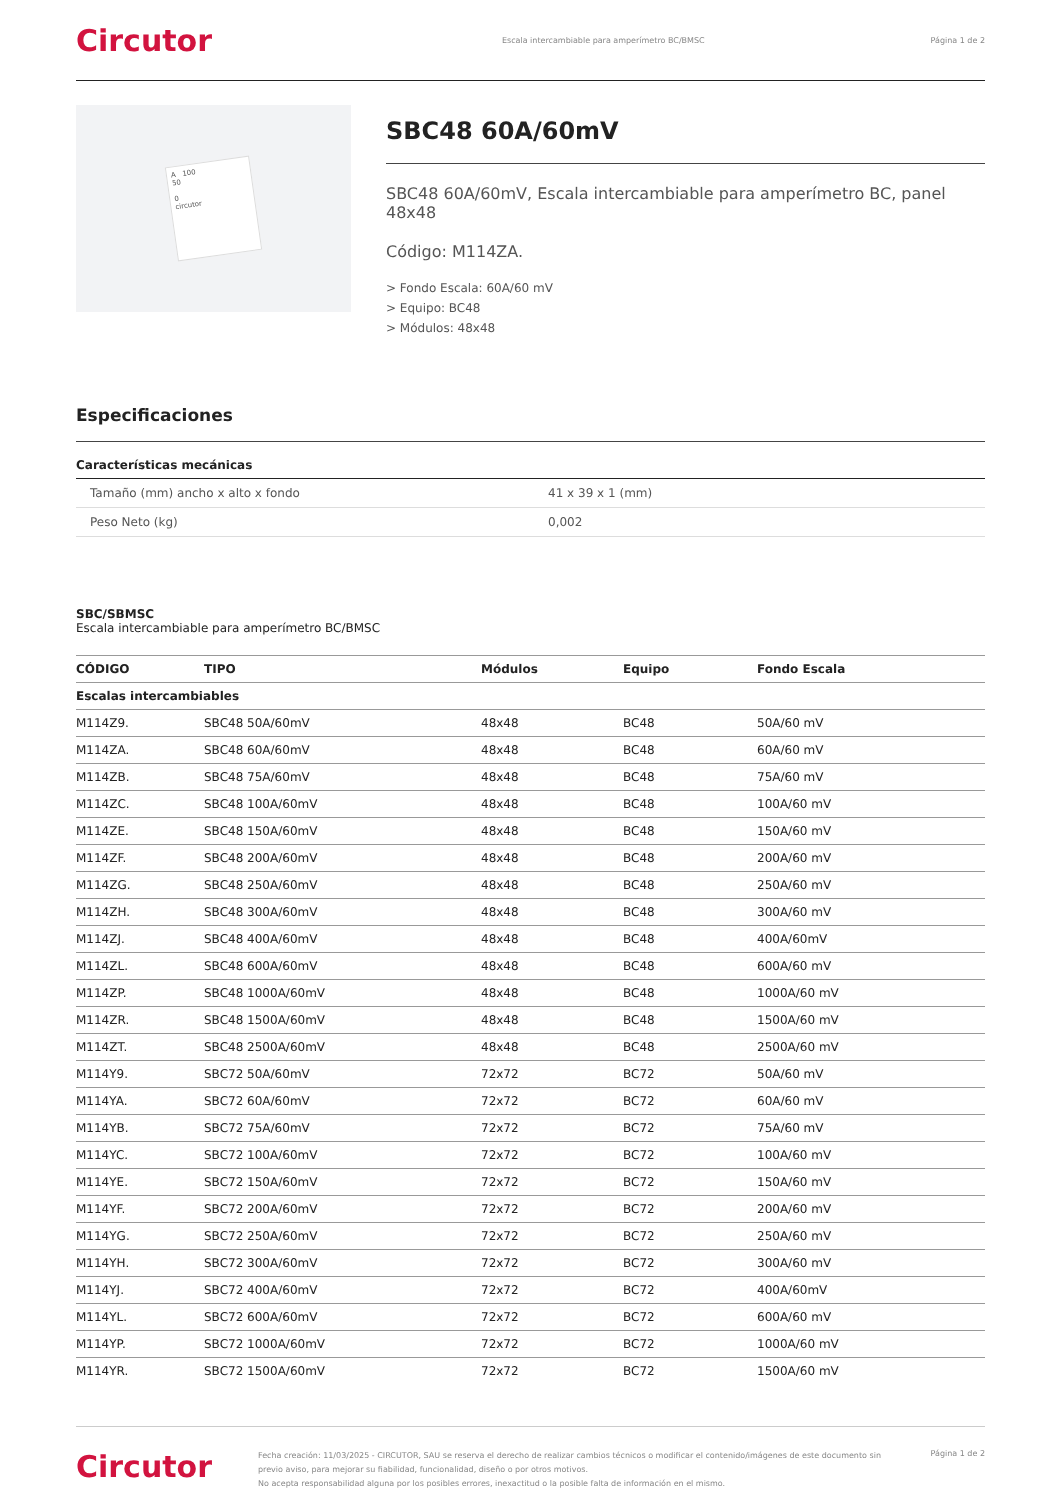Circutor
Escala intercambiable para amperímetro BC/BMSC
Página 1 de 2
A 100
50
0
circutor
SBC48 60A/60mV
SBC48 60A/60mV, Escala intercambiable para amperímetro BC, panel 48x48
Código: M114ZA.
> Fondo Escala: 60A/60 mV
> Equipo: BC48
> Módulos: 48x48
Especificaciones
Características mecánicas
| Tamaño (mm) ancho x alto x fondo | 41 x 39 x 1 (mm) |
| Peso Neto (kg) | 0,002 |
SBC/SBMSC
Escala intercambiable para amperímetro BC/BMSC
| CÓDIGO | TIPO | Módulos | Equipo | Fondo Escala |
| --- | --- | --- | --- | --- |
| Escalas intercambiables | | | | |
| M114Z9. | SBC48 50A/60mV | 48x48 | BC48 | 50A/60 mV |
| M114ZA. | SBC48 60A/60mV | 48x48 | BC48 | 60A/60 mV |
| M114ZB. | SBC48 75A/60mV | 48x48 | BC48 | 75A/60 mV |
| M114ZC. | SBC48 100A/60mV | 48x48 | BC48 | 100A/60 mV |
| M114ZE. | SBC48 150A/60mV | 48x48 | BC48 | 150A/60 mV |
| M114ZF. | SBC48 200A/60mV | 48x48 | BC48 | 200A/60 mV |
| M114ZG. | SBC48 250A/60mV | 48x48 | BC48 | 250A/60 mV |
| M114ZH. | SBC48 300A/60mV | 48x48 | BC48 | 300A/60 mV |
| M114ZJ. | SBC48 400A/60mV | 48x48 | BC48 | 400A/60mV |
| M114ZL. | SBC48 600A/60mV | 48x48 | BC48 | 600A/60 mV |
| M114ZP. | SBC48 1000A/60mV | 48x48 | BC48 | 1000A/60 mV |
| M114ZR. | SBC48 1500A/60mV | 48x48 | BC48 | 1500A/60 mV |
| M114ZT. | SBC48 2500A/60mV | 48x48 | BC48 | 2500A/60 mV |
| M114Y9. | SBC72 50A/60mV | 72x72 | BC72 | 50A/60 mV |
| M114YA. | SBC72 60A/60mV | 72x72 | BC72 | 60A/60 mV |
| M114YB. | SBC72 75A/60mV | 72x72 | BC72 | 75A/60 mV |
| M114YC. | SBC72 100A/60mV | 72x72 | BC72 | 100A/60 mV |
| M114YE. | SBC72 150A/60mV | 72x72 | BC72 | 150A/60 mV |
| M114YF. | SBC72 200A/60mV | 72x72 | BC72 | 200A/60 mV |
| M114YG. | SBC72 250A/60mV | 72x72 | BC72 | 250A/60 mV |
| M114YH. | SBC72 300A/60mV | 72x72 | BC72 | 300A/60 mV |
| M114YJ. | SBC72 400A/60mV | 72x72 | BC72 | 400A/60mV |
| M114YL. | SBC72 600A/60mV | 72x72 | BC72 | 600A/60 mV |
| M114YP. | SBC72 1000A/60mV | 72x72 | BC72 | 1000A/60 mV |
| M114YR. | SBC72 1500A/60mV | 72x72 | BC72 | 1500A/60 mV |
Circutor
Fecha creación: 11/03/2025 - CIRCUTOR, SAU se reserva el derecho de realizar cambios técnicos o modificar el contenido/imágenes de este documento sin previo aviso, para mejorar su fiabilidad, funcionalidad, diseño o por otros motivos.
No acepta responsabilidad alguna por los posibles errores, inexactitud o la posible falta de información en el mismo.
Página 1 de 2